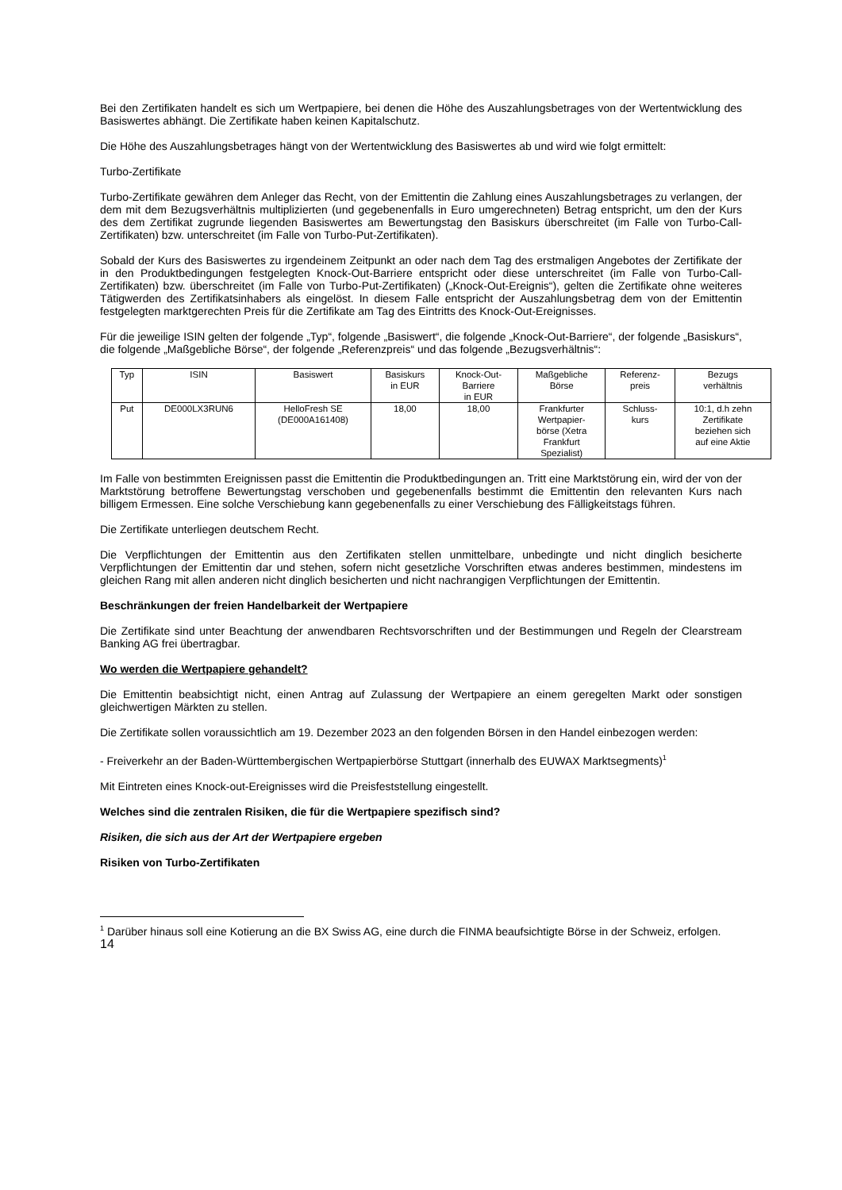Bei den Zertifikaten handelt es sich um Wertpapiere, bei denen die Höhe des Auszahlungsbetrages von der Wertentwicklung des Basiswertes abhängt. Die Zertifikate haben keinen Kapitalschutz.
Die Höhe des Auszahlungsbetrages hängt von der Wertentwicklung des Basiswertes ab und wird wie folgt ermittelt:
Turbo-Zertifikate
Turbo-Zertifikate gewähren dem Anleger das Recht, von der Emittentin die Zahlung eines Auszahlungsbetrages zu verlangen, der dem mit dem Bezugsverhältnis multiplizierten (und gegebenenfalls in Euro umgerechneten) Betrag entspricht, um den der Kurs des dem Zertifikat zugrunde liegenden Basiswertes am Bewertungstag den Basiskurs überschreitet (im Falle von Turbo-Call-Zertifikaten) bzw. unterschreitet (im Falle von Turbo-Put-Zertifikaten).
Sobald der Kurs des Basiswertes zu irgendeinem Zeitpunkt an oder nach dem Tag des erstmaligen Angebotes der Zertifikate der in den Produktbedingungen festgelegten Knock-Out-Barriere entspricht oder diese unterschreitet (im Falle von Turbo-Call-Zertifikaten) bzw. überschreitet (im Falle von Turbo-Put-Zertifikaten) („Knock-Out-Ereignis“), gelten die Zertifikate ohne weiteres Tätigwerden des Zertifikatsinhabers als eingelöst. In diesem Falle entspricht der Auszahlungsbetrag dem von der Emittentin festgelegten marktgerechten Preis für die Zertifikate am Tag des Eintritts des Knock-Out-Ereignisses.
Für die jeweilige ISIN gelten der folgende „Typ“, folgende „Basiswert“, die folgende „Knock-Out-Barriere“, der folgende „Basiskurs“, die folgende „Maßgebliche Börse“, der folgende „Referenzpreis“ und das folgende „Bezugsverhältnis“:
| Typ | ISIN | Basiswert | Basiskurs in EUR | Knock-Out- Barriere in EUR | Maßgebliche Börse | Referenz- preis | Bezugs verhältnis |
| --- | --- | --- | --- | --- | --- | --- | --- |
| Put | DE000LX3RUN6 | HelloFresh SE (DE000A161408) | 18,00 | 18,00 | Frankfurter Wertpapier- börse (Xetra Frankfurt Spezialist) | Schluss- kurs | 10:1, d.h zehn Zertifikate beziehen sich auf eine Aktie |
Im Falle von bestimmten Ereignissen passt die Emittentin die Produktbedingungen an. Tritt eine Marktstörung ein, wird der von der Marktstörung betroffene Bewertungstag verschoben und gegebenenfalls bestimmt die Emittentin den relevanten Kurs nach billigem Ermessen. Eine solche Verschiebung kann gegebenenfalls zu einer Verschiebung des Fälligkeitstags führen.
Die Zertifikate unterliegen deutschem Recht.
Die Verpflichtungen der Emittentin aus den Zertifikaten stellen unmittelbare, unbedingte und nicht dinglich besicherte Verpflichtungen der Emittentin dar und stehen, sofern nicht gesetzliche Vorschriften etwas anderes bestimmen, mindestens im gleichen Rang mit allen anderen nicht dinglich besicherten und nicht nachrangigen Verpflichtungen der Emittentin.
Beschränkungen der freien Handelbarkeit der Wertpapiere
Die Zertifikate sind unter Beachtung der anwendbaren Rechtsvorschriften und der Bestimmungen und Regeln der Clearstream Banking AG frei übertragbar.
Wo werden die Wertpapiere gehandelt?
Die Emittentin beabsichtigt nicht, einen Antrag auf Zulassung der Wertpapiere an einem geregelten Markt oder sonstigen gleichwertigen Märkten zu stellen.
Die Zertifikate sollen voraussichtlich am 19. Dezember 2023 an den folgenden Börsen in den Handel einbezogen werden:
- Freiverkehr an der Baden-Württembergischen Wertpapierbörse Stuttgart (innerhalb des EUWAX Marktsegments)<sup>1</sup>
Mit Eintreten eines Knock-out-Ereignisses wird die Preisfeststellung eingestellt.
Welches sind die zentralen Risiken, die für die Wertpapiere spezifisch sind?
Risiken, die sich aus der Art der Wertpapiere ergeben
Risiken von Turbo-Zertifikaten
<sup>1</sup> Darüber hinaus soll eine Kotierung an die BX Swiss AG, eine durch die FINMA beaufsichtigte Börse in der Schweiz, erfolgen.
14